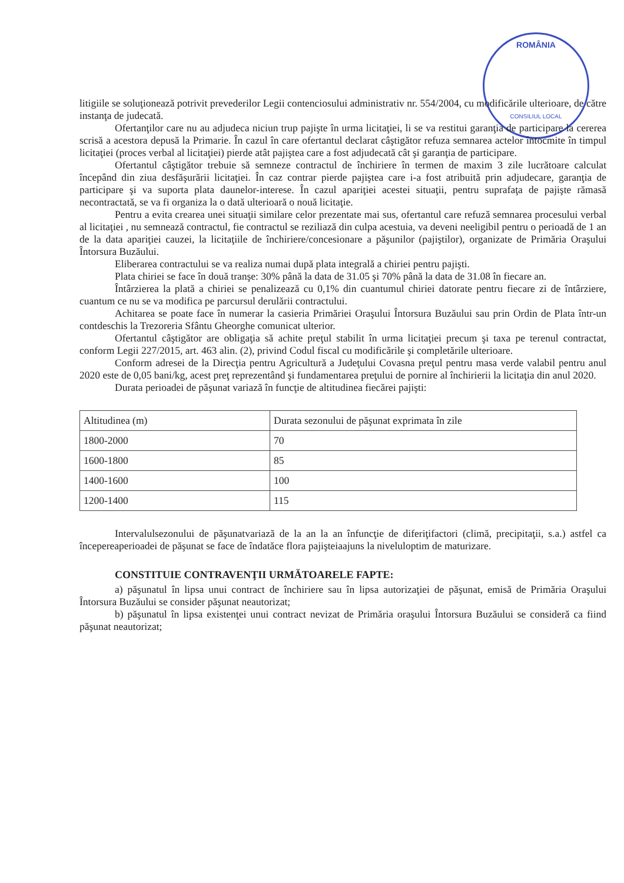ROMÂNIA
CONSILIUL LOCAL
litigiile se soluţionează potrivit prevederilor Legii contenciosului administrativ nr. 554/2004, cu modificările ulterioare, de către instanţa de judecată.
Ofertanţilor care nu au adjudeca niciun trup pajişte în urma licitaţiei, li se va restitui garanţia de participare la cererea scrisă a acestora depusă la Primarie. În cazul în care ofertantul declarat câştigător refuza semnarea actelor întocmite în timpul licitaţiei (proces verbal al licitaţiei) pierde atât pajiştea care a fost adjudecată cât şi garanţia de participare.
Ofertantul câştigător trebuie să semneze contractul de închiriere în termen de maxim 3 zile lucrătoare calculat începând din ziua desfăşurării licitaţiei. În caz contrar pierde pajiştea care i-a fost atribuită prin adjudecare, garanţia de participare şi va suporta plata daunelor-interese. În cazul apariţiei acestei situaţii, pentru suprafaţa de pajişte rămasă necontractată, se va fi organiza la o dată ulterioară o nouă licitaţie.
Pentru a evita crearea unei situaţii similare celor prezentate mai sus, ofertantul care refuză semnarea procesului verbal al licitaţiei , nu semnează contractul, fie contractul se reziliază din culpa acestuia, va deveni neeligibil pentru o perioadă de 1 an de la data apariţiei cauzei, la licitaţiile de închiriere/concesionare a păşunilor (pajiştilor), organizate de Primăria Oraşului Întorsura Buzăului.
Eliberarea contractului se va realiza numai după plata integrală a chiriei pentru pajişti.
Plata chiriei se face în două tranşe: 30% până la data de 31.05 şi 70% până la data de 31.08 în fiecare an.
Întârzierea la plată a chiriei se penalizează cu 0,1% din cuantumul chiriei datorate pentru fiecare zi de întârziere, cuantum ce nu se va modifica pe parcursul derulării contractului.
Achitarea se poate face în numerar la casieria Primăriei Oraşului Întorsura Buzăului sau prin Ordin de Plata într-un contdeschis la Trezoreria Sfântu Gheorghe comunicat ulterior.
Ofertantul câştigător are obligaţia să achite preţul stabilit în urma licitaţiei precum şi taxa pe terenul contractat, conform Legii 227/2015, art. 463 alin. (2), privind Codul fiscal cu modificările şi completările ulterioare.
Conform adresei de la Direcţia pentru Agricultură a Judeţului Covasna preţul pentru masa verde valabil pentru anul 2020 este de 0,05 bani/kg, acest preţ reprezentând şi fundamentarea preţului de pornire al închirierii la licitaţia din anul 2020.
Durata perioadei de păşunat variază în funcţie de altitudinea fiecărei pajişti:
| Altitudinea (m) | Durata sezonului de păşunat exprimata în zile |
| 1800-2000 | 70 |
| 1600-1800 | 85 |
| 1400-1600 | 100 |
| 1200-1400 | 115 |
Intervalulsezonului de păşunatvariază de la an la an înfuncţie de diferiţifactori (climă, precipitaţii, s.a.) astfel ca începereaperioadei de păşunat se face de îndatăce flora pajişteiaajuns la niveluloptim de maturizare.
CONSTITUIE CONTRAVENŢII URMĂTOARELE FAPTE:
a) păşunatul în lipsa unui contract de închiriere sau în lipsa autorizaţiei de păşunat, emisă de Primăria Oraşului Întorsura Buzăului se consider păşunat neautorizat;
b) păşunatul în lipsa existenţei unui contract nevizat de Primăria oraşului Întorsura Buzăului se consideră ca fiind păşunat neautorizat;